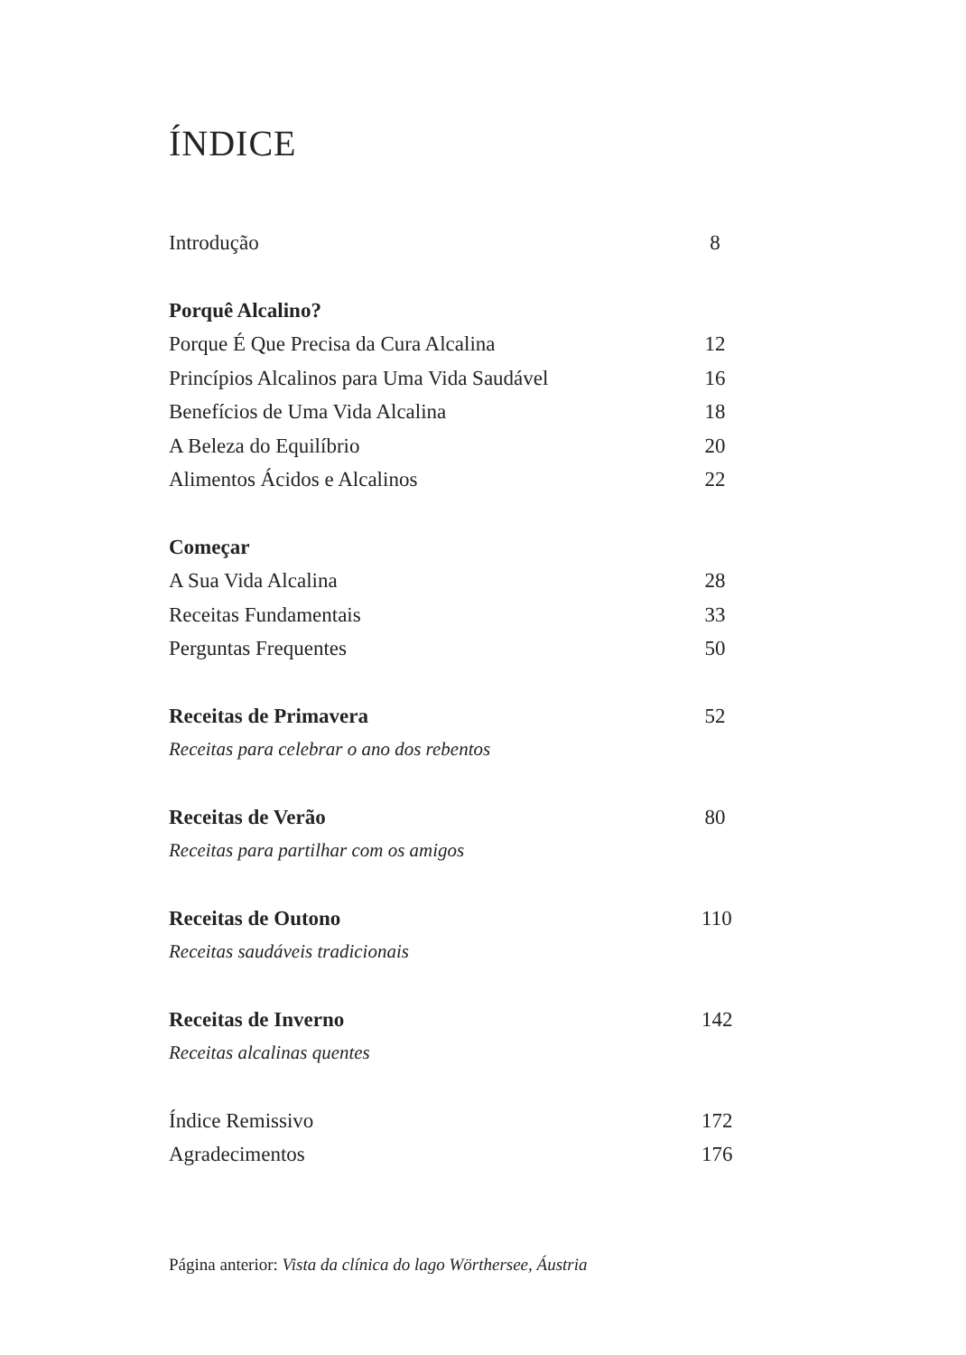ÍNDICE
Introdução 8
Porquê Alcalino?
Porque É Que Precisa da Cura Alcalina 12
Princípios Alcalinos para Uma Vida Saudável 16
Benefícios de Uma Vida Alcalina 18
A Beleza do Equilíbrio 20
Alimentos Ácidos e Alcalinos 22
Começar
A Sua Vida Alcalina 28
Receitas Fundamentais 33
Perguntas Frequentes 50
Receitas de Primavera 52
Receitas para celebrar o ano dos rebentos
Receitas de Verão 80
Receitas para partilhar com os amigos
Receitas de Outono 110
Receitas saudáveis tradicionais
Receitas de Inverno 142
Receitas alcalinas quentes
Índice Remissivo 172
Agradecimentos 176
Página anterior: Vista da clínica do lago Wörthersee, Áustria